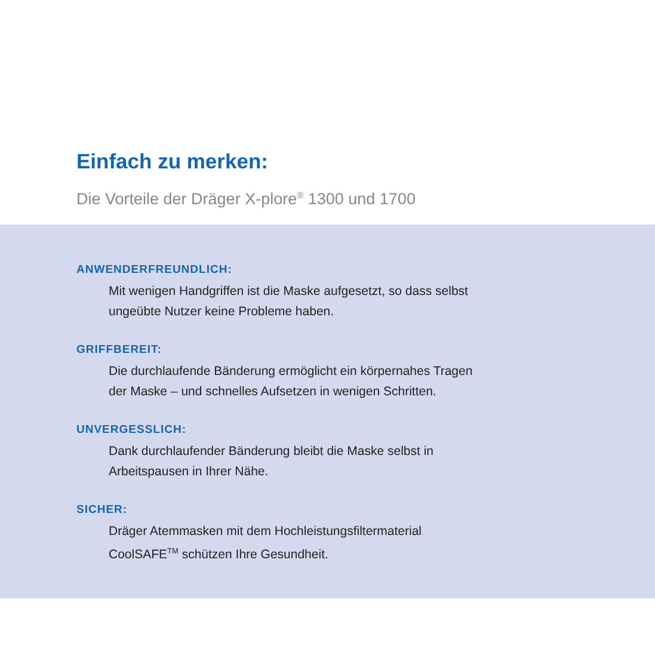Einfach zu merken:
Die Vorteile der Dräger X-plore<sup>®</sup> 1300 und 1700
ANWENDERFREUNDLICH:
Mit wenigen Handgriffen ist die Maske aufgesetzt, so dass selbst
ungeübte Nutzer keine Probleme haben.
GRIFFBEREIT:
Die durchlaufende Bänderung ermöglicht ein körpernahes Tragen
der Maske – und schnelles Aufsetzen in wenigen Schritten.
UNVERGESSLICH:
Dank durchlaufender Bänderung bleibt die Maske selbst in
Arbeitspausen in Ihrer Nähe.
SICHER:
Dräger Atemmasken mit dem Hochleistungsfiltermaterial
CoolSAFE<sup>TM</sup> schützen Ihre Gesundheit.